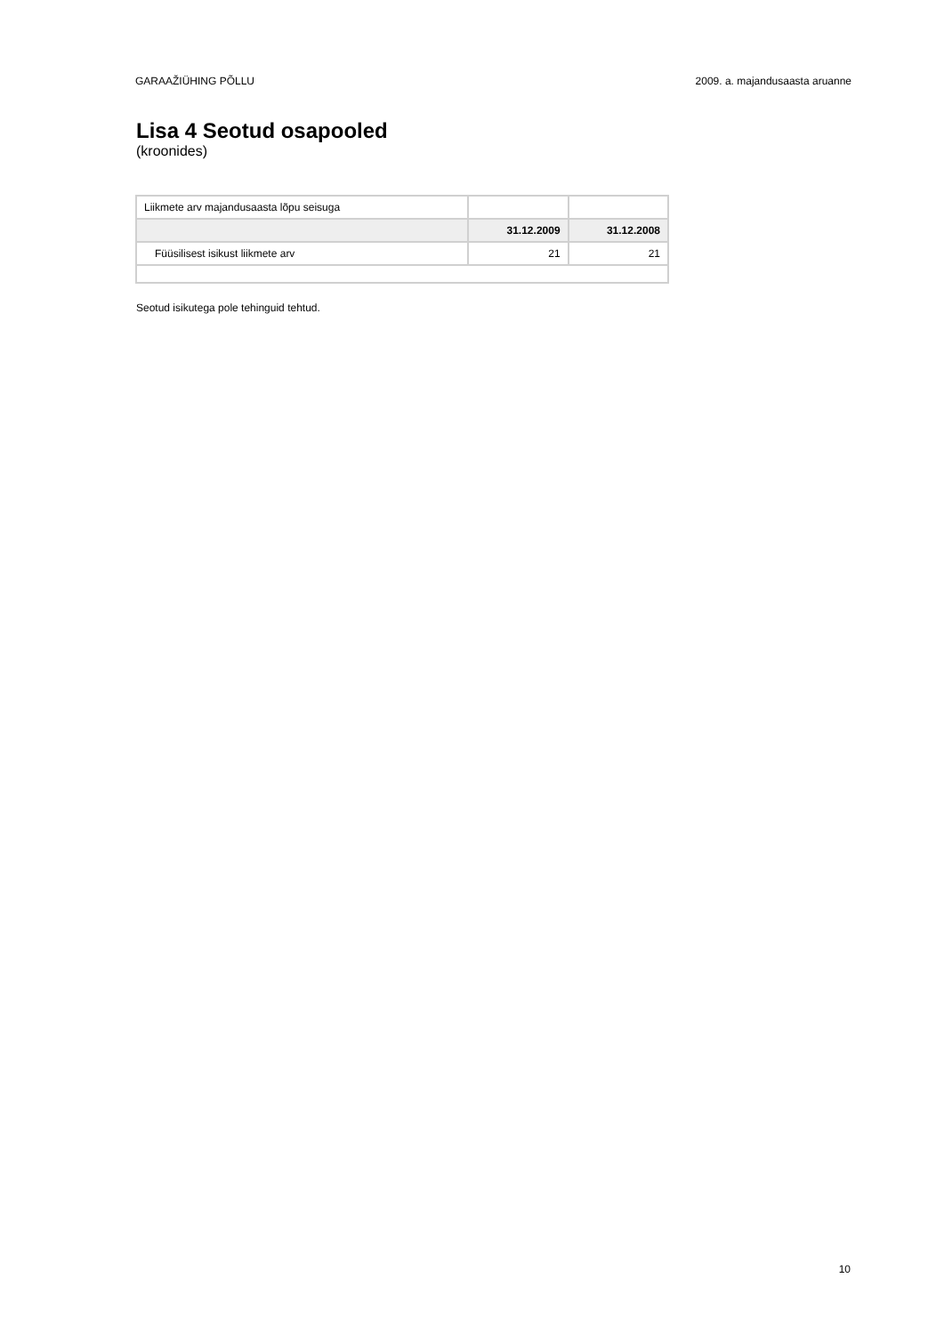GARAAŽIÜHING PÕLLU 2009. a. majandusaasta aruanne
Lisa 4 Seotud osapooled
(kroonides)
| Liikmete arv majandusaasta lõpu seisuga | | |
| | 31.12.2009 | 31.12.2008 |
| Füüsilisest isikust liikmete arv | 21 | 21 |
Seotud isikutega pole tehinguid tehtud.
10